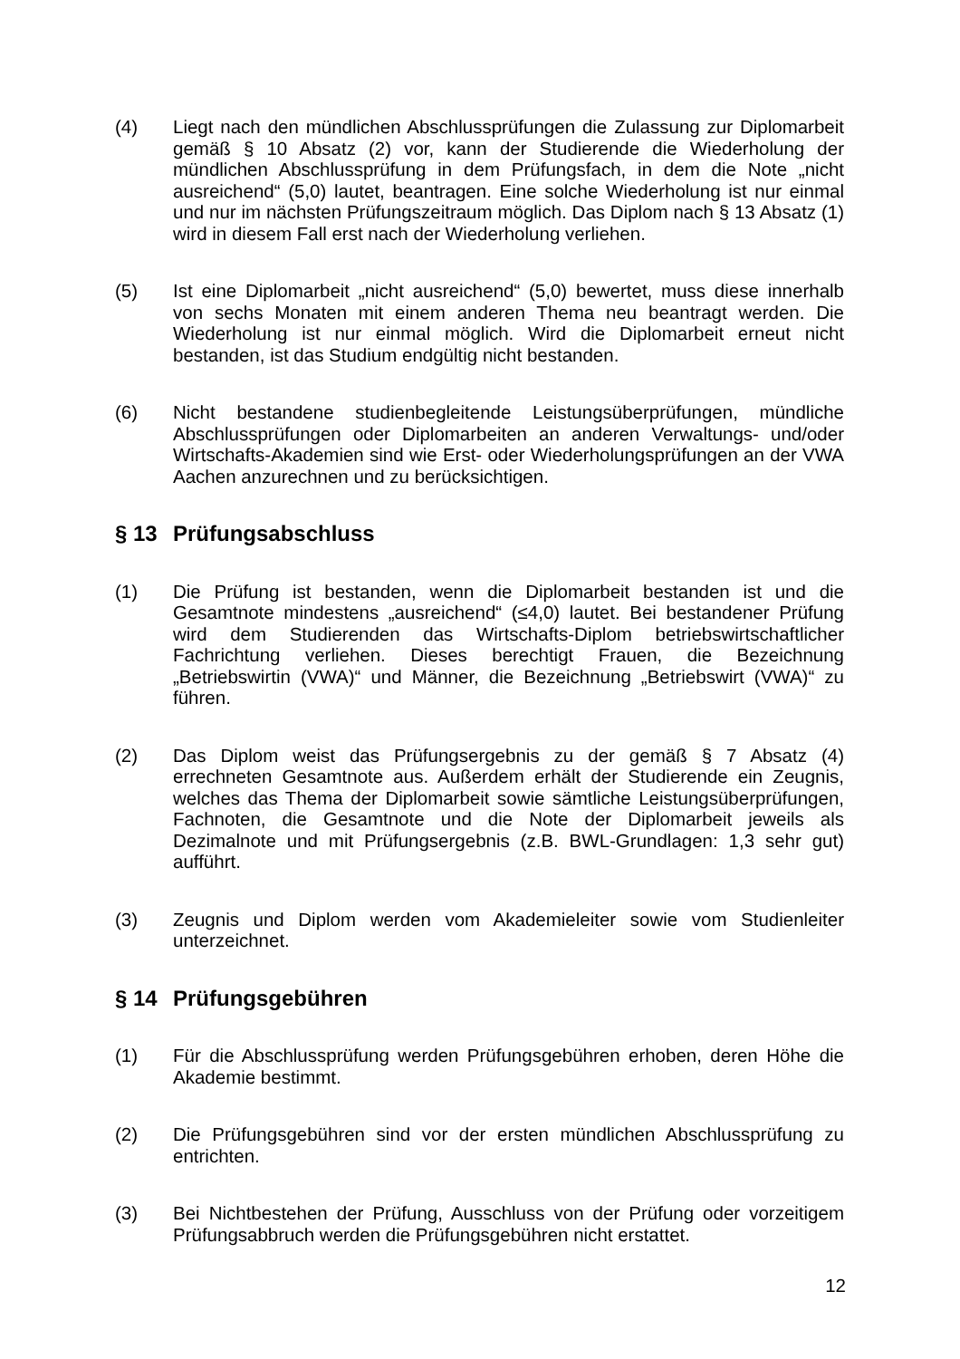(4) Liegt nach den mündlichen Abschlussprüfungen die Zulassung zur Diplomarbeit gemäß § 10 Absatz (2) vor, kann der Studierende die Wiederholung der mündlichen Abschlussprüfung in dem Prüfungsfach, in dem die Note „nicht ausreichend“ (5,0) lautet, beantragen. Eine solche Wiederholung ist nur einmal und nur im nächsten Prüfungszeitraum möglich. Das Diplom nach § 13 Absatz (1) wird in diesem Fall erst nach der Wiederholung verliehen.
(5) Ist eine Diplomarbeit „nicht ausreichend“ (5,0) bewertet, muss diese innerhalb von sechs Monaten mit einem anderen Thema neu beantragt werden. Die Wiederholung ist nur einmal möglich. Wird die Diplomarbeit erneut nicht bestanden, ist das Studium endgültig nicht bestanden.
(6) Nicht bestandene studienbegleitende Leistungsüberprüfungen, mündliche Abschlussprüfungen oder Diplomarbeiten an anderen Verwaltungs- und/oder Wirtschafts-Akademien sind wie Erst- oder Wiederholungsprüfungen an der VWA Aachen anzurechnen und zu berücksichtigen.
§ 13 Prüfungsabschluss
(1) Die Prüfung ist bestanden, wenn die Diplomarbeit bestanden ist und die Gesamtnote mindestens „ausreichend“ (≤4,0) lautet. Bei bestandener Prüfung wird dem Studierenden das Wirtschafts-Diplom betriebswirtschaftlicher Fachrichtung verliehen. Dieses berechtigt Frauen, die Bezeichnung „Betriebswirtin (VWA)“ und Männer, die Bezeichnung „Betriebswirt (VWA)“ zu führen.
(2) Das Diplom weist das Prüfungsergebnis zu der gemäß § 7 Absatz (4) errechneten Gesamtnote aus. Außerdem erhält der Studierende ein Zeugnis, welches das Thema der Diplomarbeit sowie sämtliche Leistungsüberprüfungen, Fachnoten, die Gesamtnote und die Note der Diplomarbeit jeweils als Dezimalnote und mit Prüfungsergebnis (z.B. BWL-Grundlagen: 1,3 sehr gut) aufführt.
(3) Zeugnis und Diplom werden vom Akademieleiter sowie vom Studienleiter unterzeichnet.
§ 14 Prüfungsgebühren
(1) Für die Abschlussprüfung werden Prüfungsgebühren erhoben, deren Höhe die Akademie bestimmt.
(2) Die Prüfungsgebühren sind vor der ersten mündlichen Abschlussprüfung zu entrichten.
(3) Bei Nichtbestehen der Prüfung, Ausschluss von der Prüfung oder vorzeitigem Prüfungsabbruch werden die Prüfungsgebühren nicht erstattet.
12